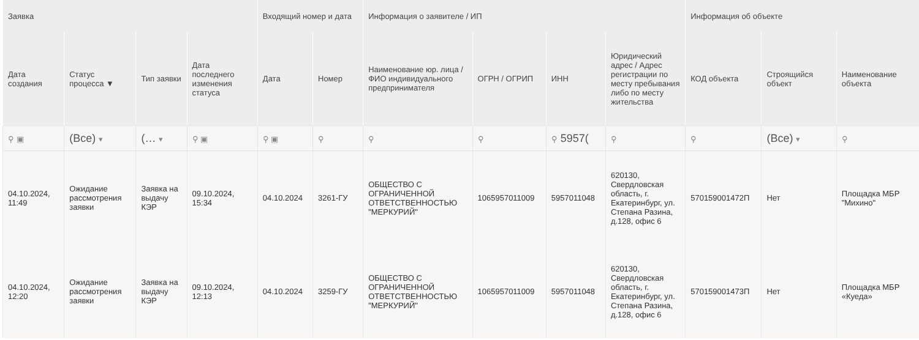| Заявка | | | | Входящий номер и дата | | Информация о заявителе / ИП | | | | Информация об объекте | | |
| --- | --- | --- | --- | --- | --- | --- | --- | --- | --- | --- | --- | --- |
| Дата создания | Статус процесса ▼ | Тип заявки | Дата последнего изменения статуса | Дата | Номер | Наименование юр. лица / ФИО индивидуального предпринимателя | ОГРН / ОГРИП | ИНН | Юридический адрес / Адрес регистрации по месту пребывания либо по месту жительства | КОД объекта | Строящийся объект | Наименование объекта |
| ⚲ ▣ | (Все) ▾ | (… ▾ | ⚲ ▣ | ⚲ ▣ | ⚲ | ⚲ | ⚲ | ⚲ 5957( | ⚲ | ⚲ | (Все) ▾ | ⚲ |
| 04.10.2024, 11:49 | Ожидание рассмотрения заявки | Заявка на выдачу КЭР | 09.10.2024, 15:34 | 04.10.2024 | 3261-ГУ | ОБЩЕСТВО С ОГРАНИЧЕННОЙ ОТВЕТСТВЕННОСТЬЮ "МЕРКУРИЙ" | 1065957011009 | 5957011048 | 620130, Свердловская область, г. Екатеринбург, ул. Степана Разина, д.128, офис 6 | 570159001472П | Нет | Площадка МБР "Михино" |
| 04.10.2024, 12:20 | Ожидание рассмотрения заявки | Заявка на выдачу КЭР | 09.10.2024, 12:13 | 04.10.2024 | 3259-ГУ | ОБЩЕСТВО С ОГРАНИЧЕННОЙ ОТВЕТСТВЕННОСТЬЮ "МЕРКУРИЙ" | 1065957011009 | 5957011048 | 620130, Свердловская область, г. Екатеринбург, ул. Степана Разина, д.128, офис 6 | 570159001473П | Нет | Площадка МБР «Куеда» |